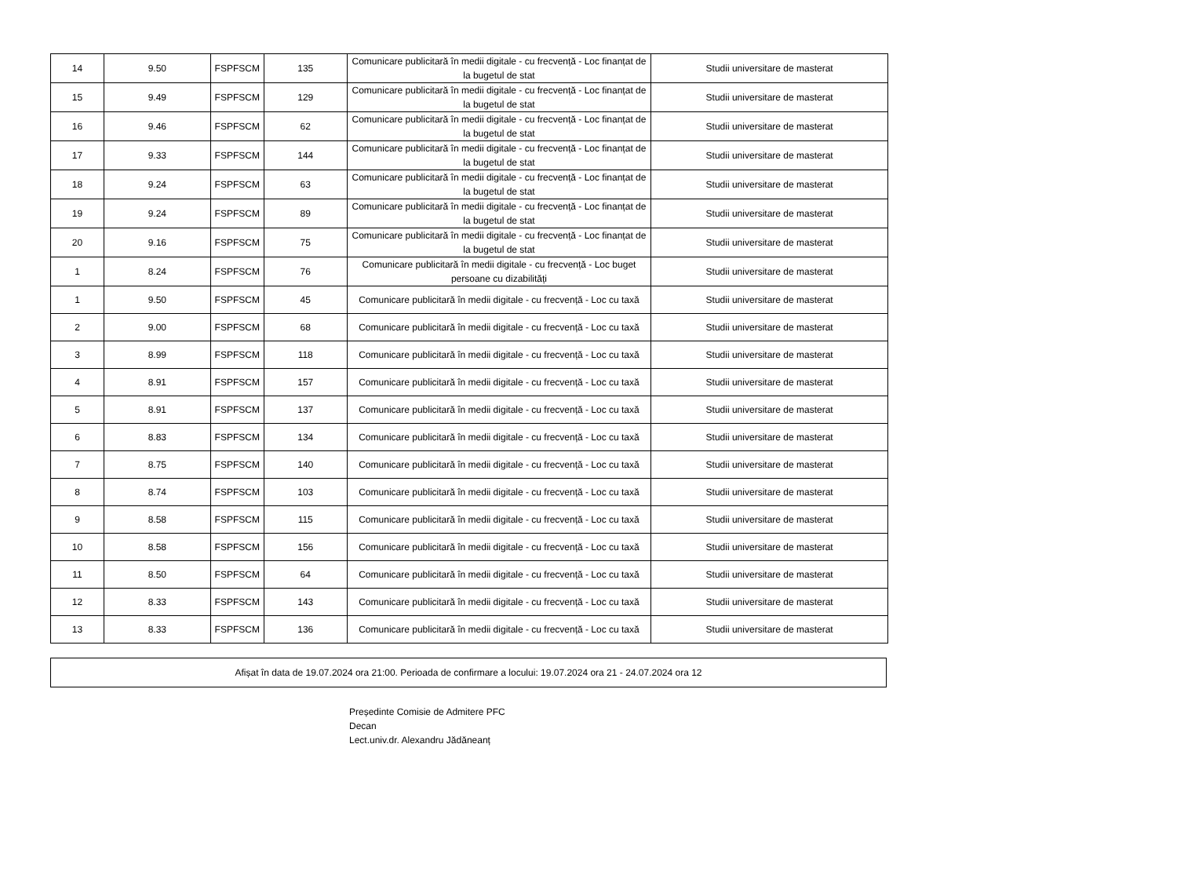| 14 | 9.50 | FSPFSCM | 135 | Comunicare publicitară în medii digitale - cu frecvență - Loc finanțat de la bugetul de stat | Studii universitare de masterat |
| 15 | 9.49 | FSPFSCM | 129 | Comunicare publicitară în medii digitale - cu frecvență - Loc finanțat de la bugetul de stat | Studii universitare de masterat |
| 16 | 9.46 | FSPFSCM | 62 | Comunicare publicitară în medii digitale - cu frecvență - Loc finanțat de la bugetul de stat | Studii universitare de masterat |
| 17 | 9.33 | FSPFSCM | 144 | Comunicare publicitară în medii digitale - cu frecvență - Loc finanțat de la bugetul de stat | Studii universitare de masterat |
| 18 | 9.24 | FSPFSCM | 63 | Comunicare publicitară în medii digitale - cu frecvență - Loc finanțat de la bugetul de stat | Studii universitare de masterat |
| 19 | 9.24 | FSPFSCM | 89 | Comunicare publicitară în medii digitale - cu frecvență - Loc finanțat de la bugetul de stat | Studii universitare de masterat |
| 20 | 9.16 | FSPFSCM | 75 | Comunicare publicitară în medii digitale - cu frecvență - Loc finanțat de la bugetul de stat | Studii universitare de masterat |
| 1 | 8.24 | FSPFSCM | 76 | Comunicare publicitară în medii digitale - cu frecvență - Loc buget persoane cu dizabilități | Studii universitare de masterat |
| 1 | 9.50 | FSPFSCM | 45 | Comunicare publicitară în medii digitale - cu frecvență - Loc cu taxă | Studii universitare de masterat |
| 2 | 9.00 | FSPFSCM | 68 | Comunicare publicitară în medii digitale - cu frecvență - Loc cu taxă | Studii universitare de masterat |
| 3 | 8.99 | FSPFSCM | 118 | Comunicare publicitară în medii digitale - cu frecvență - Loc cu taxă | Studii universitare de masterat |
| 4 | 8.91 | FSPFSCM | 157 | Comunicare publicitară în medii digitale - cu frecvență - Loc cu taxă | Studii universitare de masterat |
| 5 | 8.91 | FSPFSCM | 137 | Comunicare publicitară în medii digitale - cu frecvență - Loc cu taxă | Studii universitare de masterat |
| 6 | 8.83 | FSPFSCM | 134 | Comunicare publicitară în medii digitale - cu frecvență - Loc cu taxă | Studii universitare de masterat |
| 7 | 8.75 | FSPFSCM | 140 | Comunicare publicitară în medii digitale - cu frecvență - Loc cu taxă | Studii universitare de masterat |
| 8 | 8.74 | FSPFSCM | 103 | Comunicare publicitară în medii digitale - cu frecvență - Loc cu taxă | Studii universitare de masterat |
| 9 | 8.58 | FSPFSCM | 115 | Comunicare publicitară în medii digitale - cu frecvență - Loc cu taxă | Studii universitare de masterat |
| 10 | 8.58 | FSPFSCM | 156 | Comunicare publicitară în medii digitale - cu frecvență - Loc cu taxă | Studii universitare de masterat |
| 11 | 8.50 | FSPFSCM | 64 | Comunicare publicitară în medii digitale - cu frecvență - Loc cu taxă | Studii universitare de masterat |
| 12 | 8.33 | FSPFSCM | 143 | Comunicare publicitară în medii digitale - cu frecvență - Loc cu taxă | Studii universitare de masterat |
| 13 | 8.33 | FSPFSCM | 136 | Comunicare publicitară în medii digitale - cu frecvență - Loc cu taxă | Studii universitare de masterat |
Afișat în data de 19.07.2024 ora 21:00. Perioada de confirmare a locului: 19.07.2024 ora 21 - 24.07.2024 ora 12
Președinte Comisie de Admitere PFC
Decan
Lect.univ.dr. Alexandru Jădăneanț